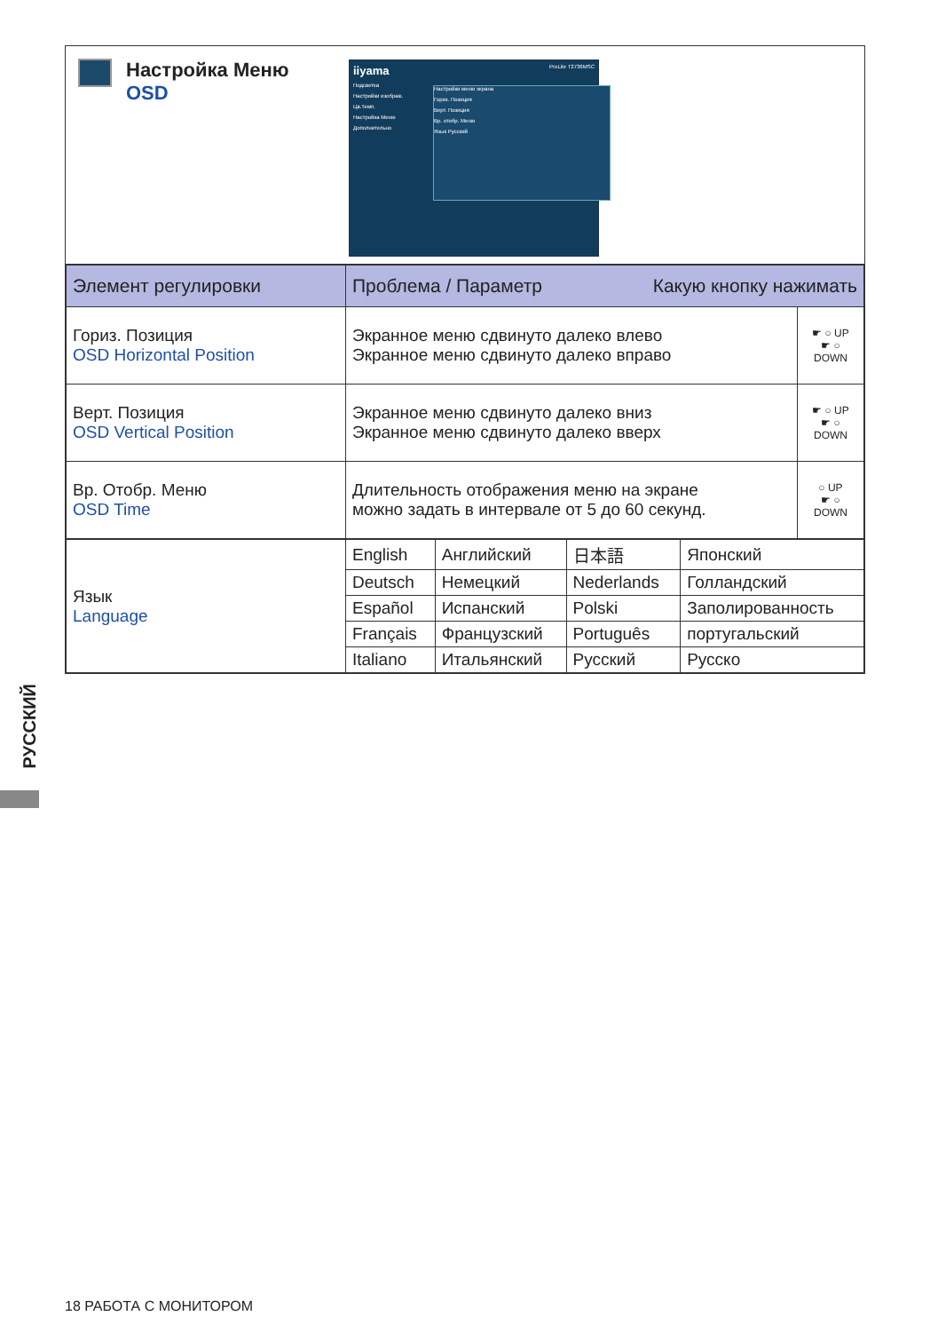Настройка Меню
OSD
iiyama ProLite T2736MSC
Подсветка
Настройки изображ.
Цв.Темп.
Настройка Меню
Дополнительно
Настройки меню экрана
Гориз. Позиция
Верт. Позиция
Вр. отобр. Меню
Язык Русский
| Элемент регулировки | Проблема / Параметр Какую кнопку нажимать | |
| --- | --- | --- |
| Гориз. Позиция OSD Horizontal Position | Экранное меню сдвинуто далеко влево Экранное меню сдвинуто далеко вправо | ☛ ○ UP ☛ ○ DOWN |
| Верт. Позиция OSD Vertical Position | Экранное меню сдвинуто далеко вниз Экранное меню сдвинуто далеко вверх | ☛ ○ UP ☛ ○ DOWN |
| Вр. Отобр. Меню OSD Time | Длительность отображения меню на экране можно задать в интервале от 5 до 60 секунд. | ○ UP ☛ ○ DOWN |
| Язык Language | English | Английский | 日本語 | Японский |
| | Deutsch | Немецкий | Nederlands | Голландский |
| | Español | Испанский | Polski | Заполированность |
| | Français | Французский | Português | португальский |
| | Italiano | Итальянский | Русский | Русско |
РУССКИЙ
18 РАБОТА С МОНИТОРОМ